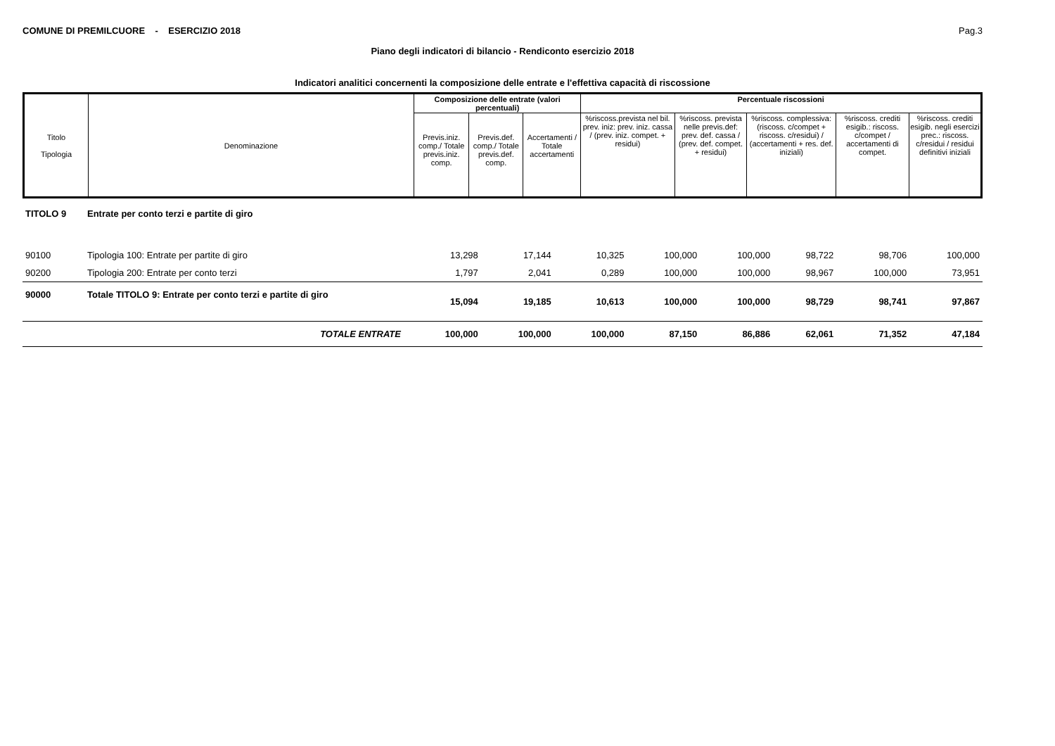COMUNE DI PREMILCUORE - ESERCIZIO 2018 Pag.3
Piano degli indicatori di bilancio - Rendiconto esercizio 2018
Indicatori analitici concernenti la composizione delle entrate e l'effettiva capacità di riscossione
| Titolo Tipologia | Denominazione | Composizione delle entrate (valori percentuali) | | | Percentuale riscossioni | | | | |
| --- | --- | --- | --- | --- | --- | --- | --- | --- | --- |
| | | Previs.iniz. comp./ Totale previs.iniz. comp. | Previs.def. comp./ Totale previs.def. comp. | Accertamenti / Totale accertamenti | %riscoss.prevista nel bil. prev. iniz: prev. iniz. cassa / (prev. iniz. compet. + residui) | %riscoss. prevista nelle previs.def: prev. def. cassa / (prev. def. compet. + residui) | %riscoss. complessiva: (riscoss. c/compet + riscoss. c/residui) / (accertamenti + res. def. iniziali) | %riscoss. crediti esigib.: riscoss. c/compet / accertamenti di compet. | %riscoss. crediti esigib. negli esercizi prec.: riscoss. c/residui / residui definitivi iniziali |
| TITOLO 9 | Entrate per conto terzi e partite di giro | | | | | | | | |
| 90100 | Tipologia 100: Entrate per partite di giro | 13,298 | 17,144 | 10,325 | 100,000 | 100,000 | 98,722 | 98,706 | 100,000 |
| 90200 | Tipologia 200: Entrate per conto terzi | 1,797 | 2,041 | 0,289 | 100,000 | 100,000 | 98,967 | 100,000 | 73,951 |
| 90000 | Totale TITOLO 9: Entrate per conto terzi e partite di giro | 15,094 | 19,185 | 10,613 | 100,000 | 100,000 | 98,729 | 98,741 | 97,867 |
| | TOTALE ENTRATE | 100,000 | 100,000 | 100,000 | 87,150 | 86,886 | 62,061 | 71,352 | 47,184 |